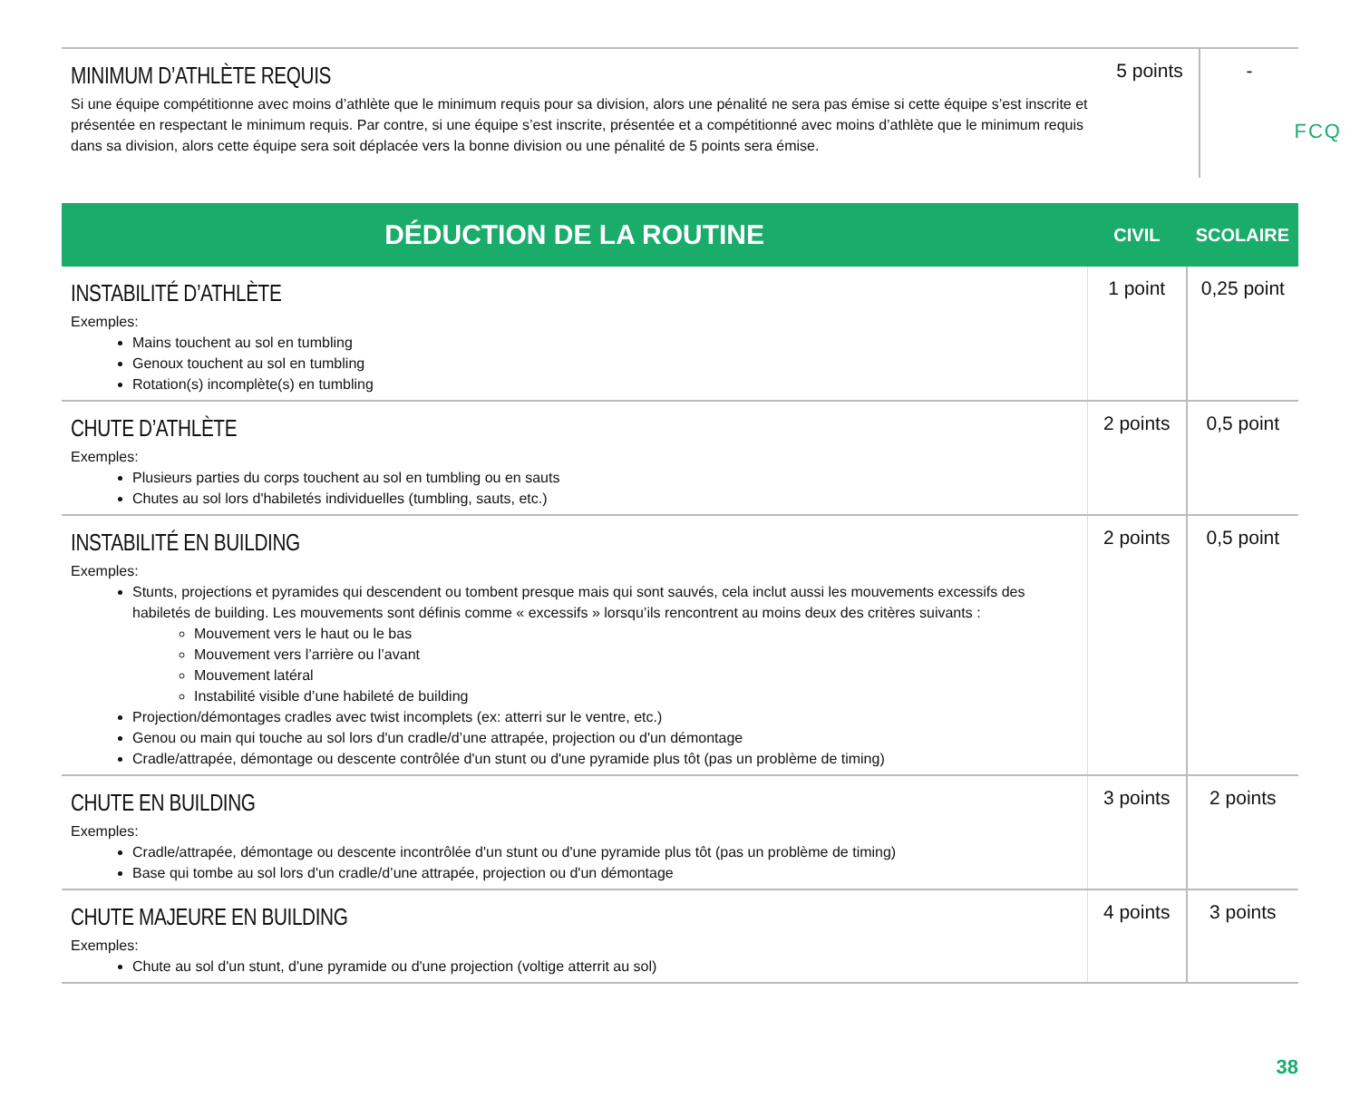FCQ
| MINIMUM D’ATHLÈTE REQUIS Si une équipe compétitionne avec moins d’athlète que le minimum requis pour sa division, alors une pénalité ne sera pas émise si cette équipe s’est inscrite et présentée en respectant le minimum requis. Par contre, si une équipe s’est inscrite, présentée et a compétitionné avec moins d’athlète que le minimum requis dans sa division, alors cette équipe sera soit déplacée vers la bonne division ou une pénalité de 5 points sera émise. | 5 points | - |
| DÉDUCTION DE LA ROUTINE | CIVIL | SCOLAIRE |
| --- | --- | --- |
| INSTABILITÉ D’ATHLÈTE Exemples: Mains touchent au sol en tumbling Genoux touchent au sol en tumbling Rotation(s) incomplète(s) en tumbling | 1 point | 0,25 point |
| CHUTE D’ATHLÈTE Exemples: Plusieurs parties du corps touchent au sol en tumbling ou en sauts Chutes au sol lors d'habiletés individuelles (tumbling, sauts, etc.) | 2 points | 0,5 point |
| INSTABILITÉ EN BUILDING Exemples: Stunts, projections et pyramides qui descendent ou tombent presque mais qui sont sauvés, cela inclut aussi les mouvements excessifs des habiletés de building. Les mouvements sont définis comme « excessifs » lorsqu’ils rencontrent au moins deux des critères suivants : Mouvement vers le haut ou le bas Mouvement vers l’arrière ou l’avant Mouvement latéral Instabilité visible d’une habileté de building Projection/démontages cradles avec twist incomplets (ex: atterri sur le ventre, etc.) Genou ou main qui touche au sol lors d'un cradle/d’une attrapée, projection ou d'un démontage Cradle/attrapée, démontage ou descente contrôlée d'un stunt ou d'une pyramide plus tôt (pas un problème de timing) | 2 points | 0,5 point |
| CHUTE EN BUILDING Exemples: Cradle/attrapée, démontage ou descente incontrôlée d'un stunt ou d'une pyramide plus tôt (pas un problème de timing) Base qui tombe au sol lors d'un cradle/d’une attrapée, projection ou d'un démontage | 3 points | 2 points |
| CHUTE MAJEURE EN BUILDING Exemples: Chute au sol d'un stunt, d'une pyramide ou d'une projection (voltige atterrit au sol) | 4 points | 3 points |
38